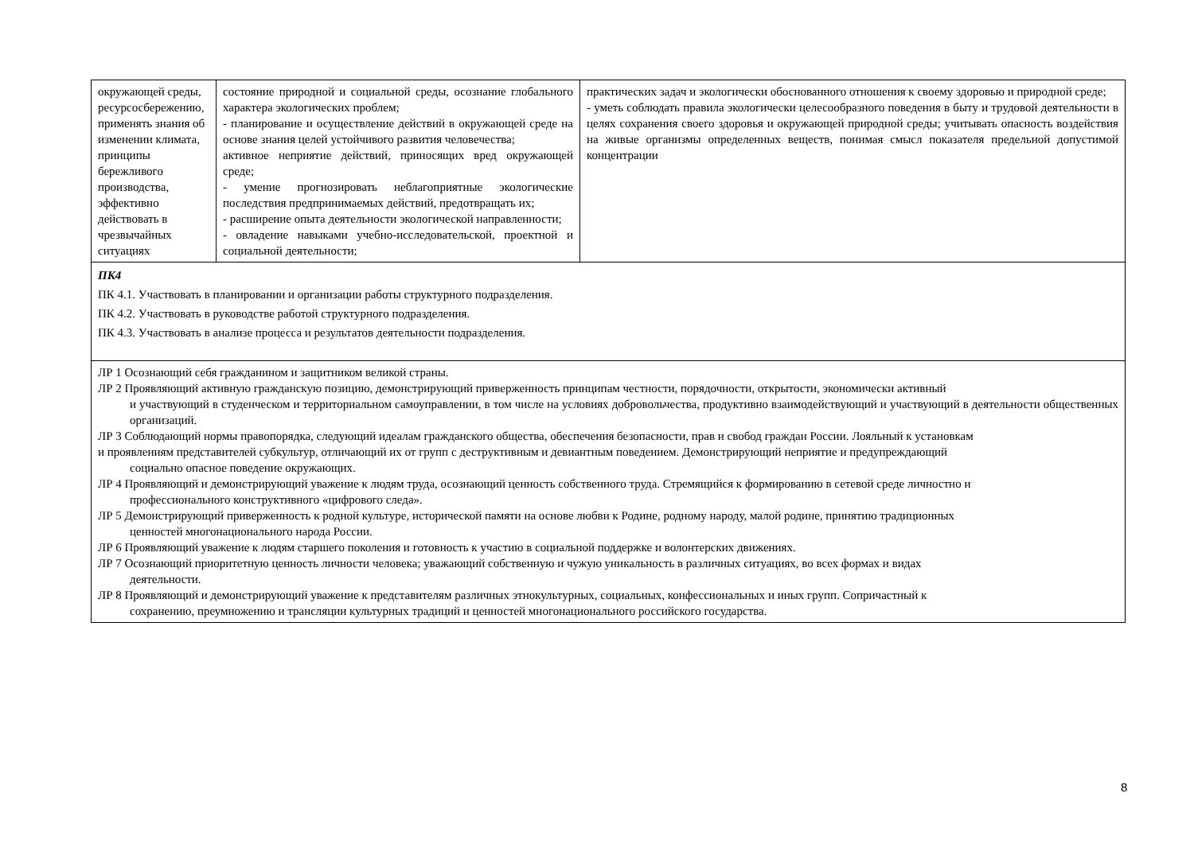| окружающей среды, ресурсосбережению, применять знания об изменении климата, принципы бережливого производства, эффективно действовать в чрезвычайных ситуациях | состояние природной и социальной среды, осознание глобального характера экологических проблем; - планирование и осуществление действий в окружающей среде на основе знания целей устойчивого развития человечества; активное неприятие действий, приносящих вред окружающей среде; - умение прогнозировать неблагоприятные экологические последствия предпринимаемых действий, предотвращать их; - расширение опыта деятельности экологической направленности; - овладение навыками учебно-исследовательской, проектной и социальной деятельности; | практических задач и экологически обоснованного отношения к своему здоровью и природной среде; - уметь соблюдать правила экологически целесообразного поведения в быту и трудовой деятельности в целях сохранения своего здоровья и окружающей природной среды; учитывать опасность воздействия на живые организмы определенных веществ, понимая смысл показателя предельной допустимой концентрации |
| ПК4 ПК 4.1. Участвовать в планировании и организации работы структурного подразделения. ПК 4.2. Участвовать в руководстве работой структурного подразделения. ПК 4.3. Участвовать в анализе процесса и результатов деятельности подразделения. | | |
| ЛР 1 Осознающий себя гражданином и защитником великой страны. ЛР 2 Проявляющий активную гражданскую позицию, демонстрирующий приверженность принципам честности, порядочности, открытости, экономически активный и участвующий в студенческом и территориальном самоуправлении, в том числе на условиях добровольчества, продуктивно взаимодействующий и участвующий в деятельности общественных организаций. ЛР 3 Соблюдающий нормы правопорядка, следующий идеалам гражданского общества, обеспечения безопасности, прав и свобод граждан России. Лояльный к установкам и проявлениям представителей субкультур, отличающий их от групп с деструктивным и девиантным поведением. Демонстрирующий неприятие и предупреждающий социально опасное поведение окружающих. ЛР 4 Проявляющий и демонстрирующий уважение к людям труда, осознающий ценность собственного труда. Стремящийся к формированию в сетевой среде личностно и профессионального конструктивного «цифрового следа». ЛР 5 Демонстрирующий приверженность к родной культуре, исторической памяти на основе любви к Родине, родному народу, малой родине, принятию традиционных ценностей многонационального народа России. ЛР 6 Проявляющий уважение к людям старшего поколения и готовность к участию в социальной поддержке и волонтерских движениях. ЛР 7 Осознающий приоритетную ценность личности человека; уважающий собственную и чужую уникальность в различных ситуациях, во всех формах и видах деятельности. ЛР 8 Проявляющий и демонстрирующий уважение к представителям различных этнокультурных, социальных, конфессиональных и иных групп. Сопричастный к сохранению, преумножению и трансляции культурных традиций и ценностей многонационального российского государства. | | |
8